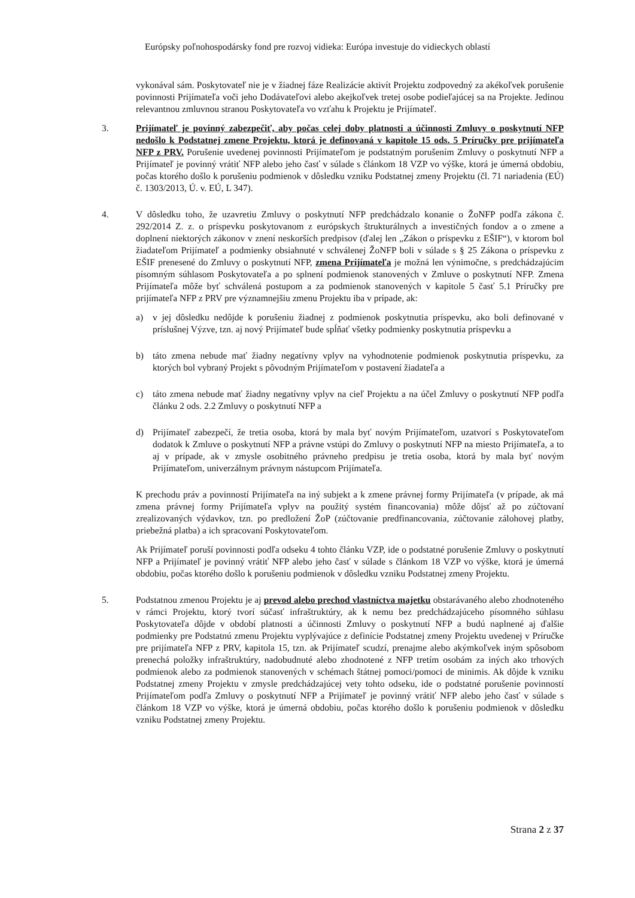Európsky poľnohospodársky fond pre rozvoj vidieka: Európa investuje do vidieckych oblastí
vykonával sám. Poskytovateľ nie je v žiadnej fáze Realizácie aktivít Projektu zodpovedný za akékoľvek porušenie povinnosti Prijímateľa voči jeho Dodávateľovi alebo akejkoľvek tretej osobe podieľajúcej sa na Projekte. Jedinou relevantnou zmluvnou stranou Poskytovateľa vo vzťahu k Projektu je Prijímateľ.
3. Prijímateľ je povinný zabezpečiť, aby počas celej doby platnosti a účinnosti Zmluvy o poskytnutí NFP nedošlo k Podstatnej zmene Projektu, ktorá je definovaná v kapitole 15 ods. 5 Príručky pre prijímateľa NFP z PRV. Porušenie uvedenej povinnosti Prijímateľom je podstatným porušením Zmluvy o poskytnutí NFP a Prijímateľ je povinný vrátiť NFP alebo jeho časť v súlade s článkom 18 VZP vo výške, ktorá je úmerná obdobiu, počas ktorého došlo k porušeniu podmienok v dôsledku vzniku Podstatnej zmeny Projektu (čl. 71 nariadenia (EÚ) č. 1303/2013, Ú. v. EÚ, L 347).
4. V dôsledku toho, že uzavretiu Zmluvy o poskytnutí NFP predchádzalo konanie o ŽoNFP podľa zákona č. 292/2014 Z. z. o príspevku poskytovanom z európskych štrukturálnych a investičných fondov a o zmene a doplnení niektorých zákonov v znení neskorších predpisov (ďalej len „Zákon o príspevku z EŠIF“), v ktorom bol žiadateľom Prijímateľ a podmienky obsiahnuté v schválenej ŽoNFP boli v súlade s § 25 Zákona o príspevku z EŠIF prenesené do Zmluvy o poskytnutí NFP, zmena Prijímateľa je možná len výnimočne, s predchádzajúcim písomným súhlasom Poskytovateľa a po splnení podmienok stanovených v Zmluve o poskytnutí NFP. Zmena Prijímateľa môže byť schválená postupom a za podmienok stanovených v kapitole 5 časť 5.1 Príručky pre prijímateľa NFP z PRV pre významnejšiu zmenu Projektu iba v prípade, ak:
a) v jej dôsledku nedôjde k porušeniu žiadnej z podmienok poskytnutia príspevku, ako boli definované v príslušnej Výzve, tzn. aj nový Prijímateľ bude spĺňať všetky podmienky poskytnutia príspevku a
b) táto zmena nebude mať žiadny negatívny vplyv na vyhodnotenie podmienok poskytnutia príspevku, za ktorých bol vybraný Projekt s pôvodným Prijímateľom v postavení žiadateľa a
c) táto zmena nebude mať žiadny negatívny vplyv na cieľ Projektu a na účel Zmluvy o poskytnutí NFP podľa článku 2 ods. 2.2 Zmluvy o poskytnutí NFP a
d) Prijímateľ zabezpečí, že tretia osoba, ktorá by mala byť novým Prijímateľom, uzatvorí s Poskytovateľom dodatok k Zmluve o poskytnutí NFP a právne vstúpi do Zmluvy o poskytnutí NFP na miesto Prijímateľa, a to aj v prípade, ak v zmysle osobitného právneho predpisu je tretia osoba, ktorá by mala byť novým Prijímateľom, univerzálnym právnym nástupcom Prijímateľa.
K prechodu práv a povinností Prijímateľa na iný subjekt a k zmene právnej formy Prijímateľa (v prípade, ak má zmena právnej formy Prijímateľa vplyv na použitý systém financovania) môže dôjsť až po zúčtovaní zrealizovaných výdavkov, tzn. po predložení ŽoP (zúčtovanie predfinancovania, zúčtovanie zálohovej platby, priebežná platba) a ich spracovaní Poskytovateľom.
Ak Prijímateľ poruší povinnosti podľa odseku 4 tohto článku VZP, ide o podstatné porušenie Zmluvy o poskytnutí NFP a Prijímateľ je povinný vrátiť NFP alebo jeho časť v súlade s článkom 18 VZP vo výške, ktorá je úmerná obdobiu, počas ktorého došlo k porušeniu podmienok v dôsledku vzniku Podstatnej zmeny Projektu.
5. Podstatnou zmenou Projektu je aj prevod alebo prechod vlastníctva majetku obstarávaného alebo zhodnoteného v rámci Projektu, ktorý tvorí súčasť infraštruktúry, ak k nemu bez predchádzajúceho písomného súhlasu Poskytovateľa dôjde v období platnosti a účinnosti Zmluvy o poskytnutí NFP a budú naplnené aj ďalšie podmienky pre Podstatnú zmenu Projektu vyplývajúce z definície Podstatnej zmeny Projektu uvedenej v Príručke pre prijímateľa NFP z PRV, kapitola 15, tzn. ak Prijímateľ scudzí, prenajme alebo akýmkoľvek iným spôsobom prenechá položky infraštruktúry, nadobudnuté alebo zhodnotené z NFP tretím osobám za iných ako trhových podmienok alebo za podmienok stanovených v schémach štátnej pomoci/pomoci de minimis. Ak dôjde k vzniku Podstatnej zmeny Projektu v zmysle predchádzajúcej vety tohto odseku, ide o podstatné porušenie povinností Prijímateľom podľa Zmluvy o poskytnutí NFP a Prijímateľ je povinný vrátiť NFP alebo jeho časť v súlade s článkom 18 VZP vo výške, ktorá je úmerná obdobiu, počas ktorého došlo k porušeniu podmienok v dôsledku vzniku Podstatnej zmeny Projektu.
Strana 2 z 37